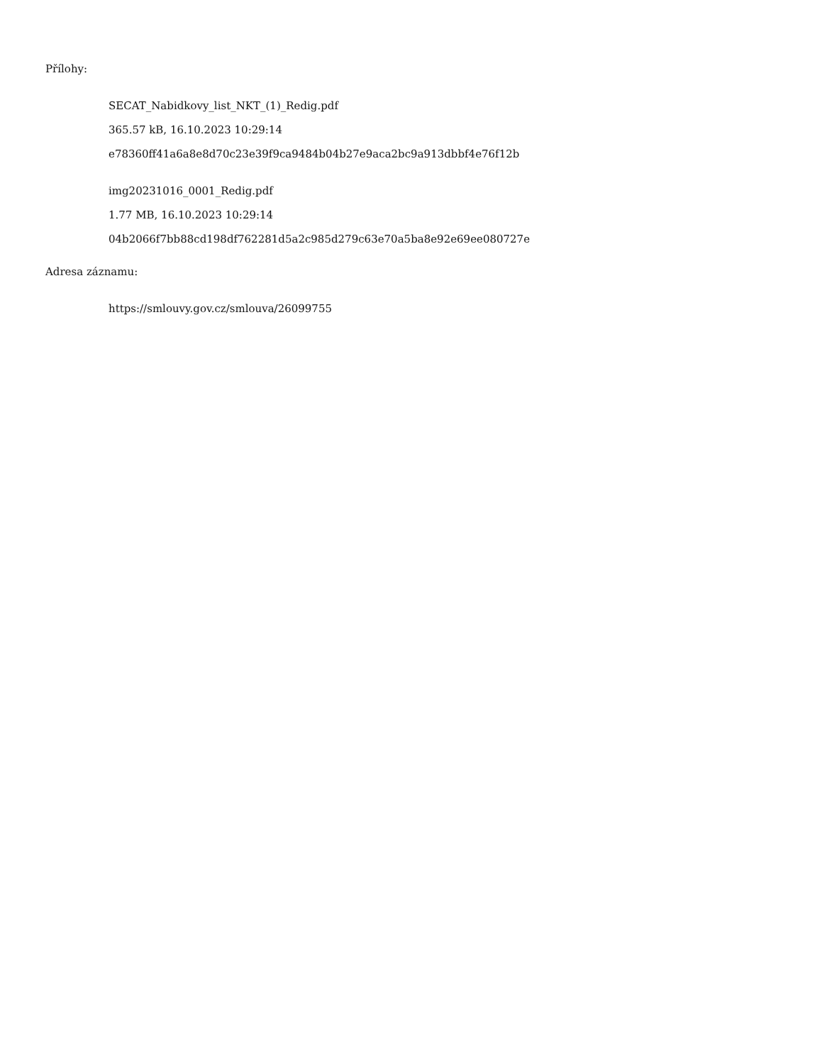Přílohy:
SECAT_Nabidkovy_list_NKT_(1)_Redig.pdf
365.57 kB, 16.10.2023 10:29:14
e78360ff41a6a8e8d70c23e39f9ca9484b04b27e9aca2bc9a913dbbf4e76f12b
img20231016_0001_Redig.pdf
1.77 MB, 16.10.2023 10:29:14
04b2066f7bb88cd198df762281d5a2c985d279c63e70a5ba8e92e69ee080727e
Adresa záznamu:
https://smlouvy.gov.cz/smlouva/26099755